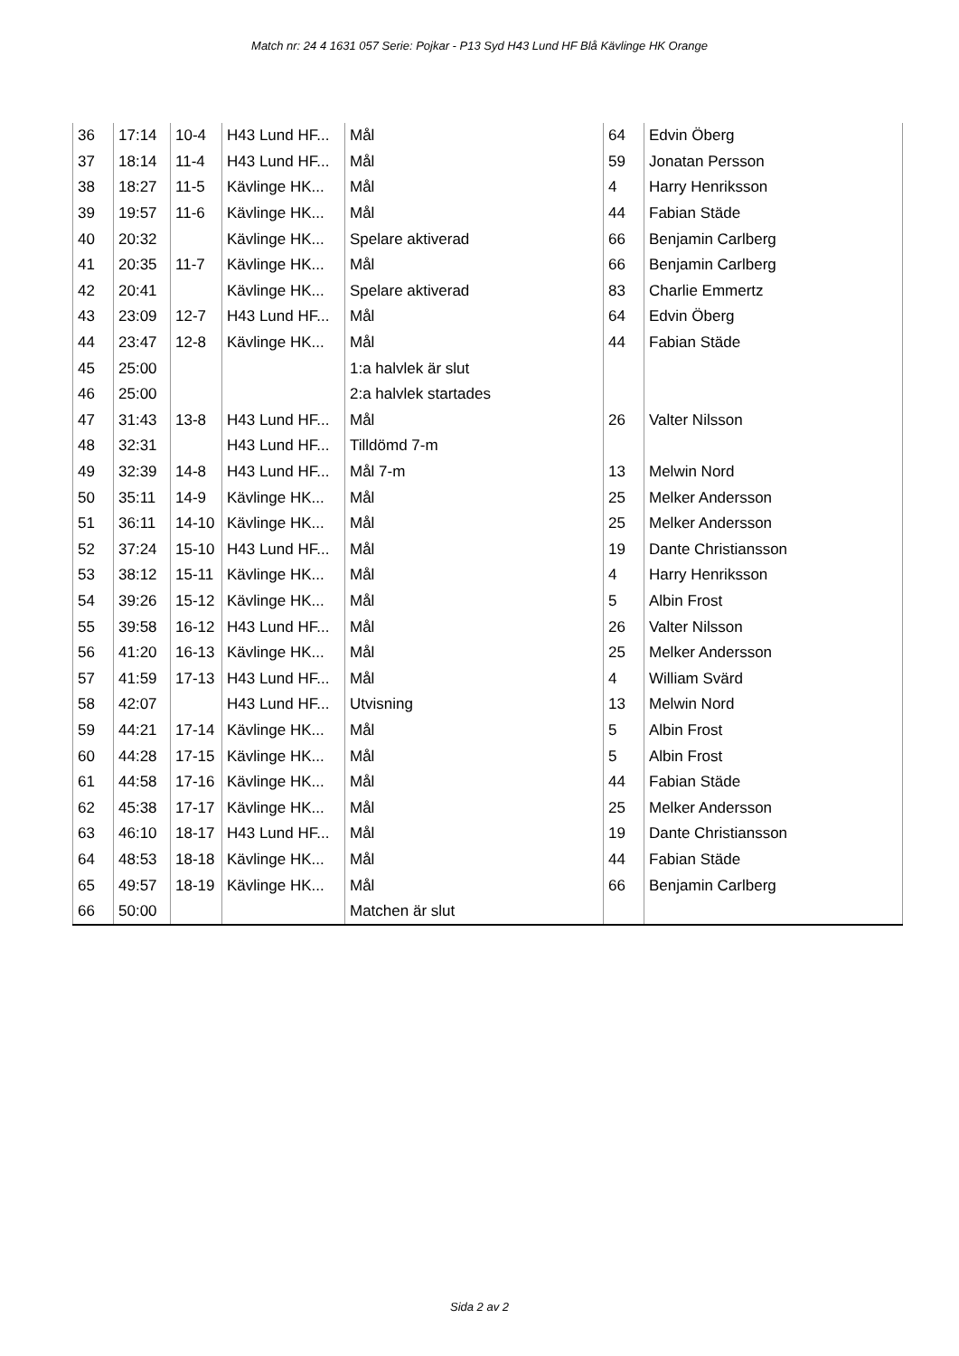Match nr: 24 4 1631 057 Serie: Pojkar - P13 Syd H43 Lund HF Blå Kävlinge HK Orange
| 36 | 17:14 | 10-4 | H43 Lund HF... | Mål | 64 | Edvin Öberg |
| 37 | 18:14 | 11-4 | H43 Lund HF... | Mål | 59 | Jonatan Persson |
| 38 | 18:27 | 11-5 | Kävlinge HK... | Mål | 4 | Harry Henriksson |
| 39 | 19:57 | 11-6 | Kävlinge HK... | Mål | 44 | Fabian Städe |
| 40 | 20:32 | | Kävlinge HK... | Spelare aktiverad | 66 | Benjamin Carlberg |
| 41 | 20:35 | 11-7 | Kävlinge HK... | Mål | 66 | Benjamin Carlberg |
| 42 | 20:41 | | Kävlinge HK... | Spelare aktiverad | 83 | Charlie Emmertz |
| 43 | 23:09 | 12-7 | H43 Lund HF... | Mål | 64 | Edvin Öberg |
| 44 | 23:47 | 12-8 | Kävlinge HK... | Mål | 44 | Fabian Städe |
| 45 | 25:00 | | | 1:a halvlek är slut | | |
| 46 | 25:00 | | | 2:a halvlek startades | | |
| 47 | 31:43 | 13-8 | H43 Lund HF... | Mål | 26 | Valter Nilsson |
| 48 | 32:31 | | H43 Lund HF... | Tilldömd 7-m | | |
| 49 | 32:39 | 14-8 | H43 Lund HF... | Mål 7-m | 13 | Melwin Nord |
| 50 | 35:11 | 14-9 | Kävlinge HK... | Mål | 25 | Melker Andersson |
| 51 | 36:11 | 14-10 | Kävlinge HK... | Mål | 25 | Melker Andersson |
| 52 | 37:24 | 15-10 | H43 Lund HF... | Mål | 19 | Dante Christiansson |
| 53 | 38:12 | 15-11 | Kävlinge HK... | Mål | 4 | Harry Henriksson |
| 54 | 39:26 | 15-12 | Kävlinge HK... | Mål | 5 | Albin Frost |
| 55 | 39:58 | 16-12 | H43 Lund HF... | Mål | 26 | Valter Nilsson |
| 56 | 41:20 | 16-13 | Kävlinge HK... | Mål | 25 | Melker Andersson |
| 57 | 41:59 | 17-13 | H43 Lund HF... | Mål | 4 | William Svärd |
| 58 | 42:07 | | H43 Lund HF... | Utvisning | 13 | Melwin Nord |
| 59 | 44:21 | 17-14 | Kävlinge HK... | Mål | 5 | Albin Frost |
| 60 | 44:28 | 17-15 | Kävlinge HK... | Mål | 5 | Albin Frost |
| 61 | 44:58 | 17-16 | Kävlinge HK... | Mål | 44 | Fabian Städe |
| 62 | 45:38 | 17-17 | Kävlinge HK... | Mål | 25 | Melker Andersson |
| 63 | 46:10 | 18-17 | H43 Lund HF... | Mål | 19 | Dante Christiansson |
| 64 | 48:53 | 18-18 | Kävlinge HK... | Mål | 44 | Fabian Städe |
| 65 | 49:57 | 18-19 | Kävlinge HK... | Mål | 66 | Benjamin Carlberg |
| 66 | 50:00 | | | Matchen är slut | | |
Sida 2 av 2